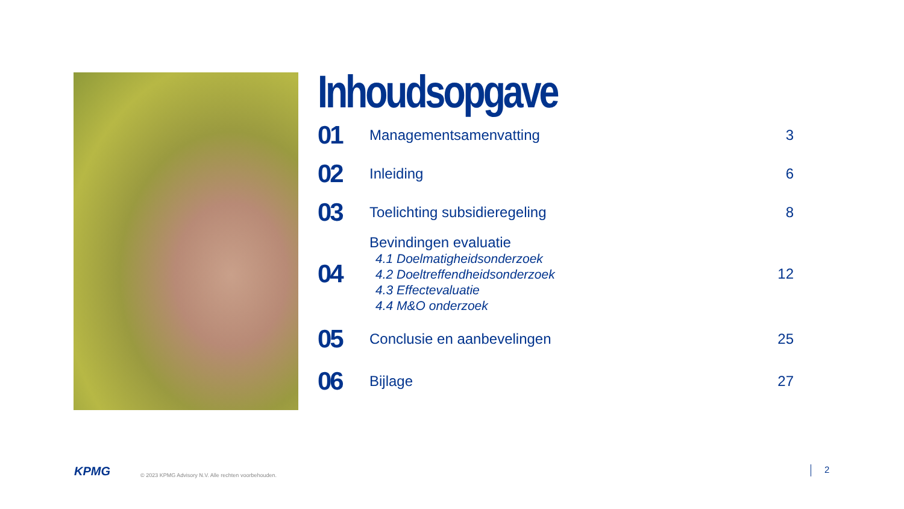Inhoudsopgave
| 01 | Managementsamenvatting | 3 |
| 02 | Inleiding | 6 |
| 03 | Toelichting subsidieregeling | 8 |
| 04 | Bevindingen evaluatie 4.1 Doelmatigheidsonderzoek 4.2 Doeltreffendheidsonderzoek 4.3 Effectevaluatie 4.4 M&O onderzoek | 12 |
| 05 | Conclusie en aanbevelingen | 25 |
| 06 | Bijlage | 27 |
KPMG © 2023 KPMG Advisory N.V. Alle rechten voorbehouden.
2